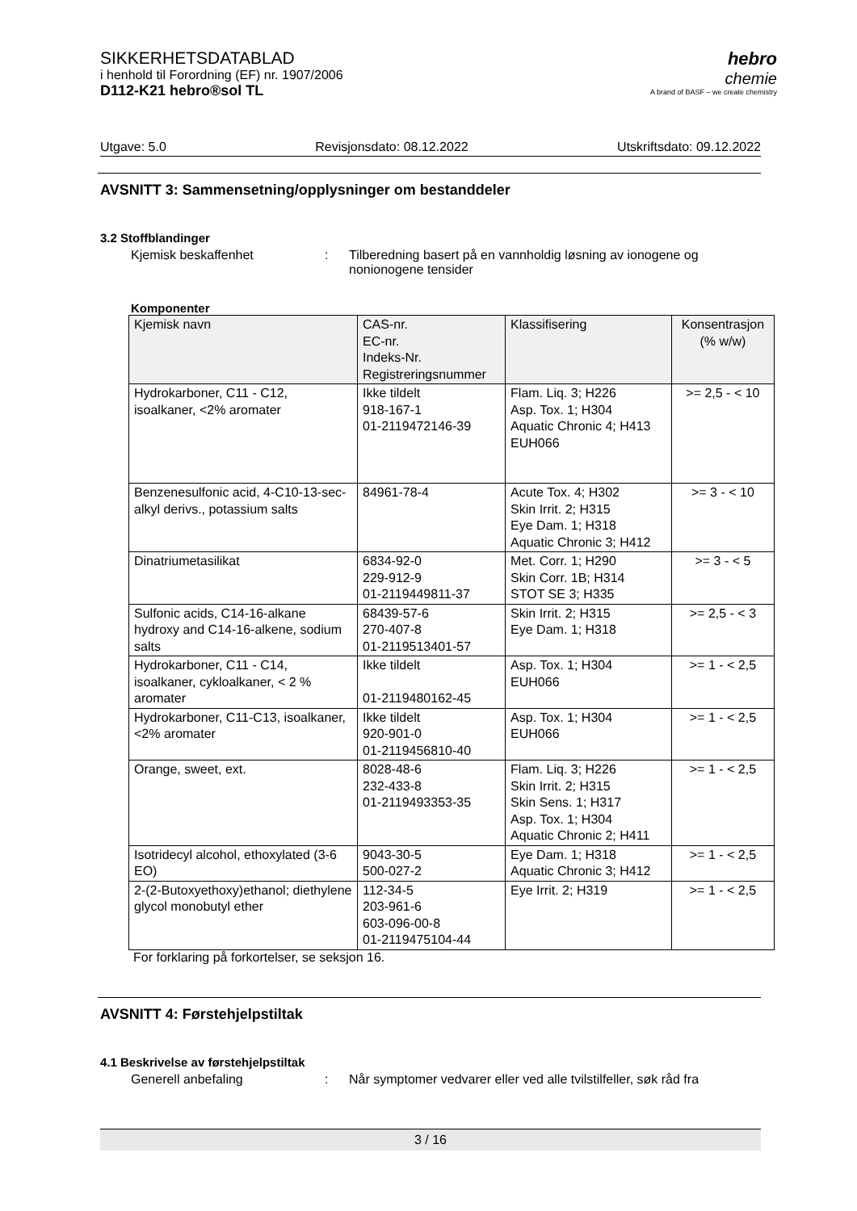SIKKERHETSDATABLAD
i henhold til Forordning (EF) nr. 1907/2006
D112-K21 hebro®sol TL
hebro
chemie
A brand of BASF – we create chemistry
Utgave: 5.0 Revisjonsdato: 08.12.2022 Utskriftsdato: 09.12.2022
AVSNITT 3: Sammensetning/opplysninger om bestanddeler
3.2 Stoffblandinger
Kjemisk beskaffenhet : Tilberedning basert på en vannholdig løsning av ionogene og nonionogene tensider
Komponenter
| Kjemisk navn | CAS-nr. EC-nr. Indeks-Nr. Registreringsnummer | Klassifisering | Konsentrasjon (% w/w) |
| --- | --- | --- | --- |
| Hydrokarboner, C11 - C12, isoalkaner, <2% aromater | Ikke tildelt 918-167-1 01-2119472146-39 | Flam. Liq. 3; H226 Asp. Tox. 1; H304 Aquatic Chronic 4; H413 EUH066 | >= 2,5 - < 10 |
| Benzenesulfonic acid, 4-C10-13-sec-alkyl derivs., potassium salts | 84961-78-4 | Acute Tox. 4; H302 Skin Irrit. 2; H315 Eye Dam. 1; H318 Aquatic Chronic 3; H412 | >= 3 - < 10 |
| Dinatriumetasilikat | 6834-92-0 229-912-9 01-2119449811-37 | Met. Corr. 1; H290 Skin Corr. 1B; H314 STOT SE 3; H335 | >= 3 - < 5 |
| Sulfonic acids, C14-16-alkane hydroxy and C14-16-alkene, sodium salts | 68439-57-6 270-407-8 01-2119513401-57 | Skin Irrit. 2; H315 Eye Dam. 1; H318 | >= 2,5 - < 3 |
| Hydrokarboner, C11 - C14, isoalkaner, cykloalkaner, < 2 % aromater | Ikke tildelt 01-2119480162-45 | Asp. Tox. 1; H304 EUH066 | >= 1 - < 2,5 |
| Hydrokarboner, C11-C13, isoalkaner, <2% aromater | Ikke tildelt 920-901-0 01-2119456810-40 | Asp. Tox. 1; H304 EUH066 | >= 1 - < 2,5 |
| Orange, sweet, ext. | 8028-48-6 232-433-8 01-2119493353-35 | Flam. Liq. 3; H226 Skin Irrit. 2; H315 Skin Sens. 1; H317 Asp. Tox. 1; H304 Aquatic Chronic 2; H411 | >= 1 - < 2,5 |
| Isotridecyl alcohol, ethoxylated (3-6 EO) | 9043-30-5 500-027-2 | Eye Dam. 1; H318 Aquatic Chronic 3; H412 | >= 1 - < 2,5 |
| 2-(2-Butoxyethoxy)ethanol; diethylene glycol monobutyl ether | 112-34-5 203-961-6 603-096-00-8 01-2119475104-44 | Eye Irrit. 2; H319 | >= 1 - < 2,5 |
For forklaring på forkortelser, se seksjon 16.
AVSNITT 4: Førstehjelpstiltak
4.1 Beskrivelse av førstehjelpstiltak
Generell anbefaling : Når symptomer vedvarer eller ved alle tvilstilfeller, søk råd fra
3 / 16